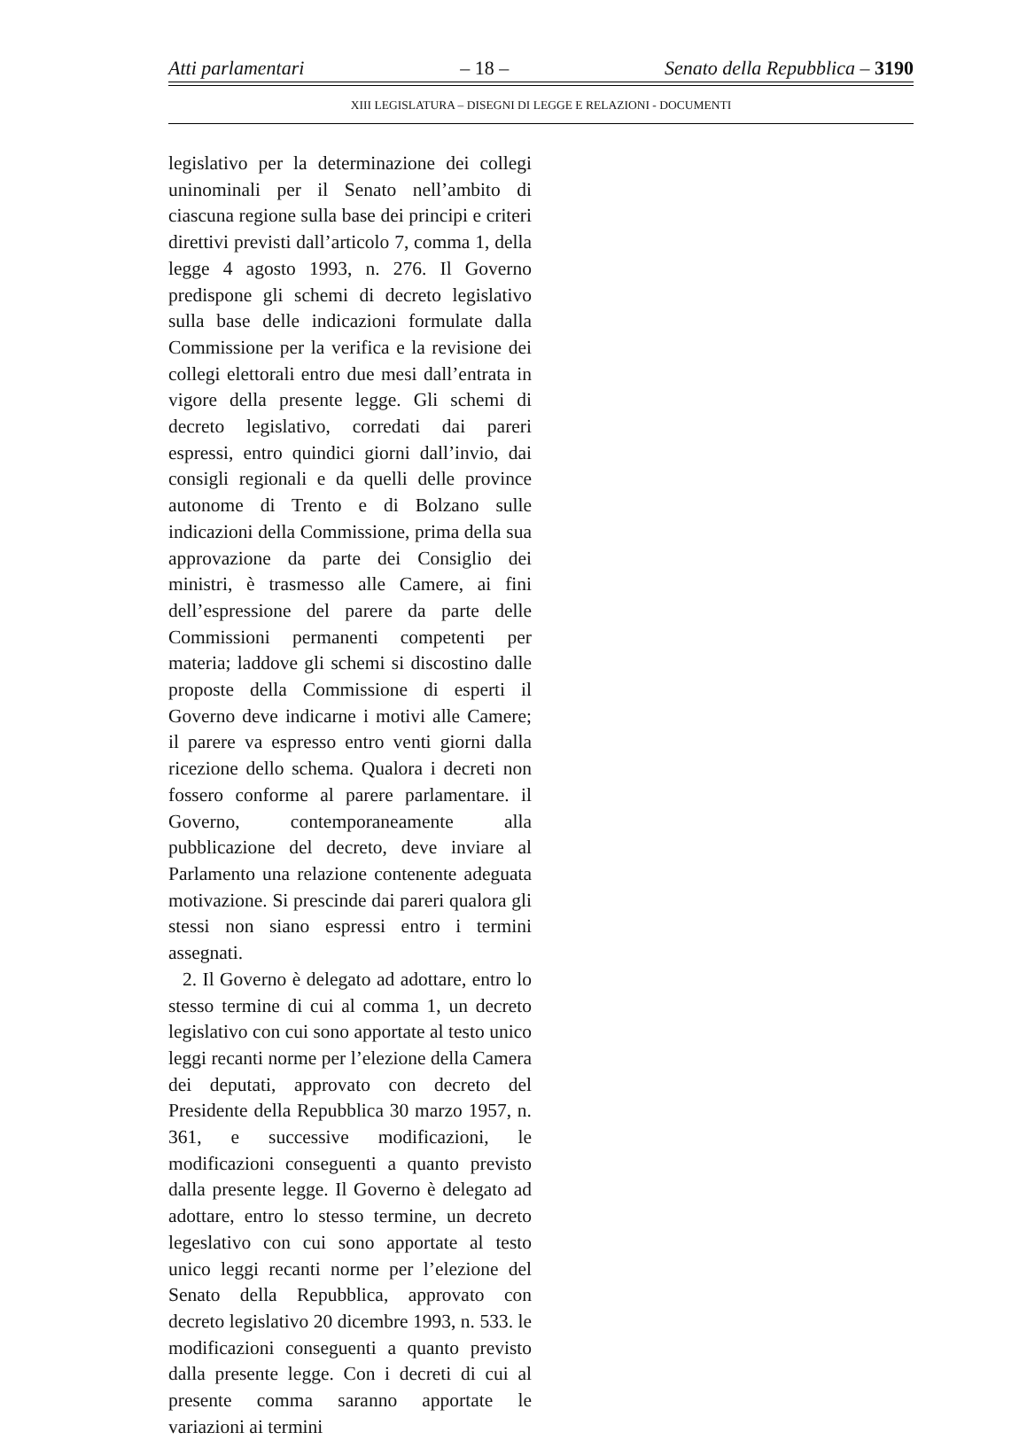Atti parlamentari – 18 – Senato della Repubblica – 3190
XIII LEGISLATURA – DISEGNI DI LEGGE E RELAZIONI - DOCUMENTI
legislativo per la determinazione dei collegi uninominali per il Senato nell’ambito di ciascuna regione sulla base dei principi e criteri direttivi previsti dall’articolo 7, comma 1, della legge 4 agosto 1993, n. 276. Il Governo predispone gli schemi di decreto legislativo sulla base delle indicazioni formulate dalla Commissione per la verifica e la revisione dei collegi elettorali entro due mesi dall’entrata in vigore della presente legge. Gli schemi di decreto legislativo, corredati dai pareri espressi, entro quindici giorni dall’invio, dai consigli regionali e da quelli delle province autonome di Trento e di Bolzano sulle indicazioni della Commissione, prima della sua approvazione da parte dei Consiglio dei ministri, è trasmesso alle Camere, ai fini dell’espressione del parere da parte delle Commissioni permanenti competenti per materia; laddove gli schemi si discostino dalle proposte della Commissione di esperti il Governo deve indicarne i motivi alle Camere; il parere va espresso entro venti giorni dalla ricezione dello schema. Qualora i decreti non fossero conforme al parere parlamentare. il Governo, contemporaneamente alla pubblicazione del decreto, deve inviare al Parlamento una relazione contenente adeguata motivazione. Si prescinde dai pareri qualora gli stessi non siano espressi entro i termini assegnati.
2. Il Governo è delegato ad adottare, entro lo stesso termine di cui al comma 1, un decreto legislativo con cui sono apportate al testo unico leggi recanti norme per l’elezione della Camera dei deputati, approvato con decreto del Presidente della Repubblica 30 marzo 1957, n. 361, e successive modificazioni, le modificazioni conseguenti a quanto previsto dalla presente legge. Il Governo è delegato ad adottare, entro lo stesso termine, un decreto legeslativo con cui sono apportate al testo unico leggi recanti norme per l’elezione del Senato della Repubblica, approvato con decreto legislativo 20 dicembre 1993, n. 533. le modificazioni conseguenti a quanto previsto dalla presente legge. Con i decreti di cui al presente comma saranno apportate le variazioni ai termini